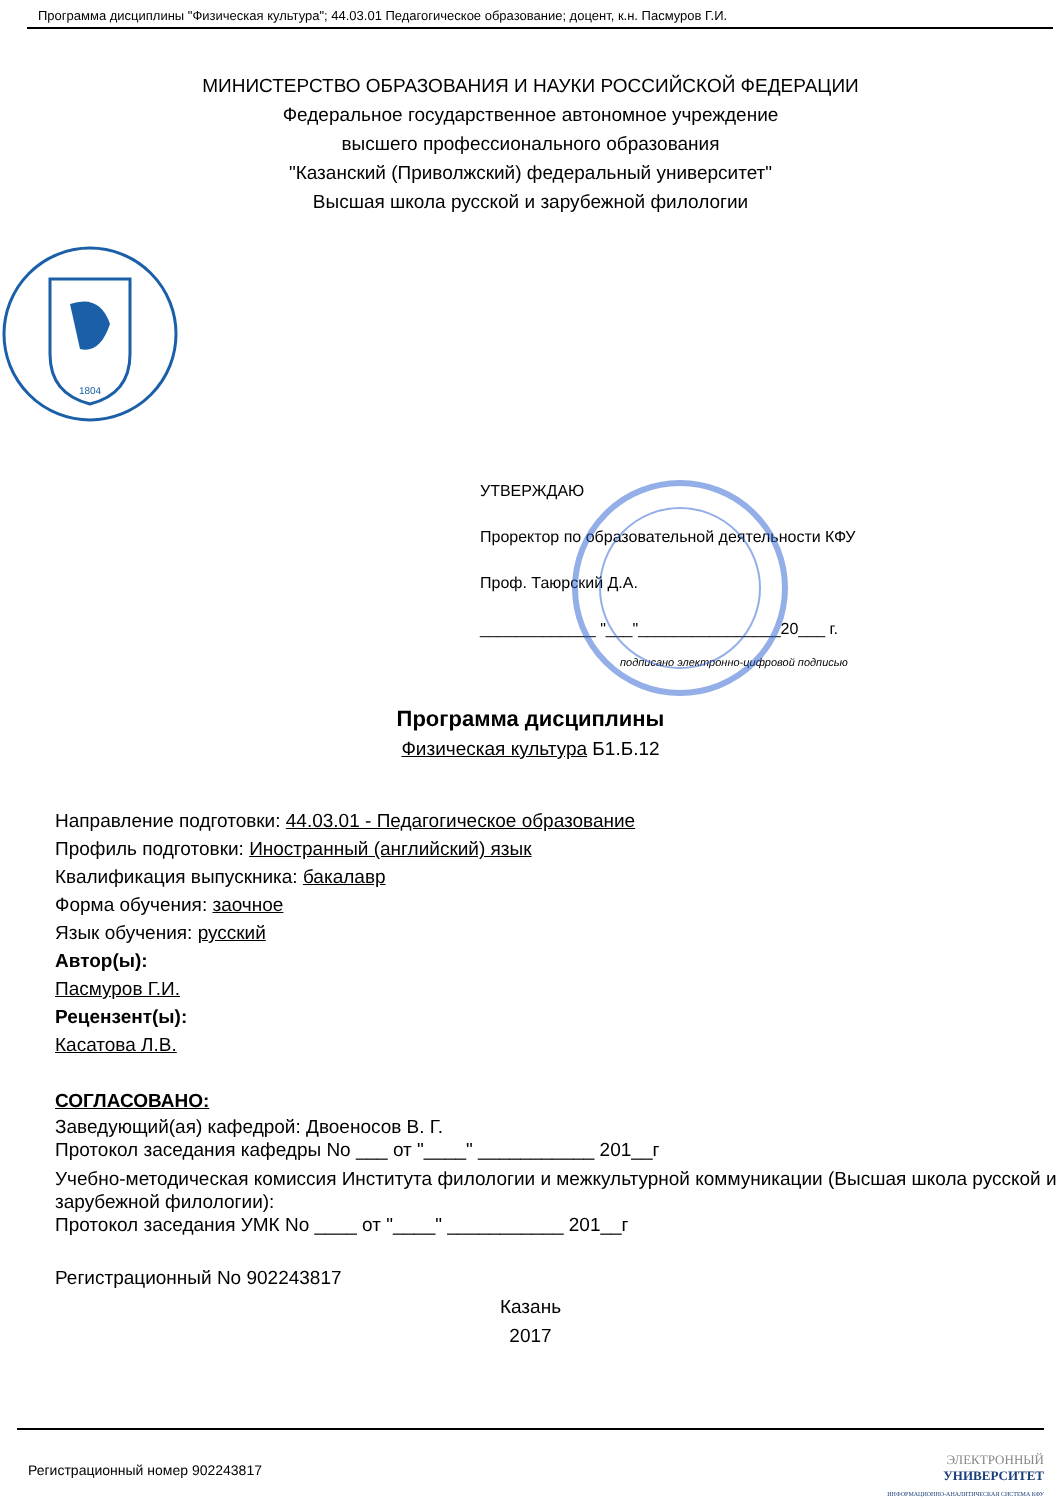Программа дисциплины "Физическая культура"; 44.03.01 Педагогическое образование; доцент, к.н. Пасмуров Г.И.
МИНИСТЕРСТВО ОБРАЗОВАНИЯ И НАУКИ РОССИЙСКОЙ ФЕДЕРАЦИИ
Федеральное государственное автономное учреждение
высшего профессионального образования
"Казанский (Приволжский) федеральный университет"
Высшая школа русской и зарубежной филологии
1804
УТВЕРЖДАЮ
Проректор по образовательной деятельности КФУ
Проф. Таюрский Д.А.
_____________ "___"________________20___ г.
подписано электронно-цифровой подписью
Программа дисциплины
Физическая культура Б1.Б.12
Направление подготовки: 44.03.01 - Педагогическое образование
Профиль подготовки: Иностранный (английский) язык
Квалификация выпускника: бакалавр
Форма обучения: заочное
Язык обучения: русский
Автор(ы):
Пасмуров Г.И.
Рецензент(ы):
Касатова Л.В.
СОГЛАСОВАНО:
Заведующий(ая) кафедрой: Двоеносов В. Г.
Протокол заседания кафедры No ___ от "____" ___________ 201__г
Учебно-методическая комиссия Института филологии и межкультурной коммуникации (Высшая школа русской и зарубежной филологии):
Протокол заседания УМК No ____ от "____" ___________ 201__г
Регистрационный No 902243817
Казань
2017
Регистрационный номер 902243817 ЭЛЕКТРОННЫЙ
УНИВЕРСИТЕТ
ИНФОРМАЦИОННО-АНАЛИТИЧЕСКАЯ СИСТЕМА КФУ